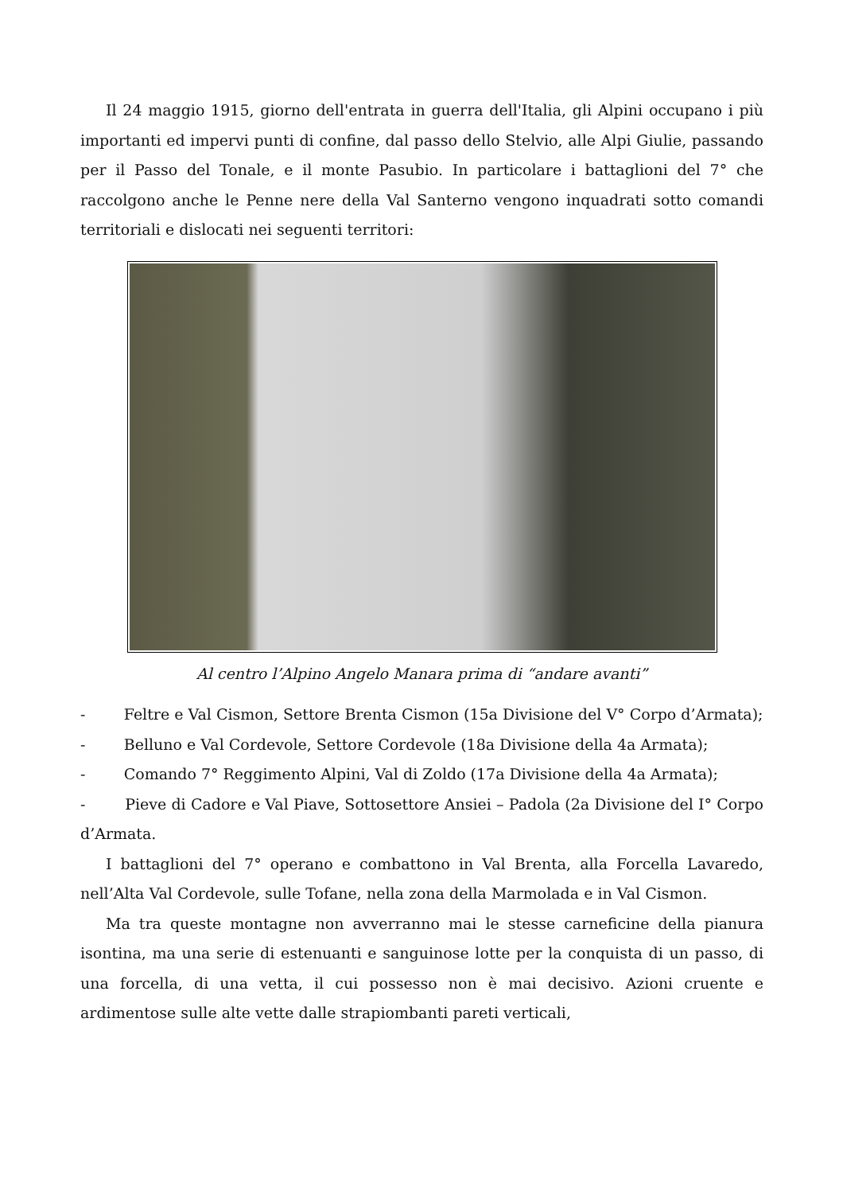Il 24 maggio 1915, giorno dell'entrata in guerra dell'Italia, gli Alpini occupano i più importanti ed impervi punti di confine, dal passo dello Stelvio, alle Alpi Giulie, passando per il Passo del Tonale, e il monte Pasubio. In particolare i battaglioni del 7° che raccolgono anche le Penne nere della Val Santerno vengono inquadrati sotto comandi territoriali e dislocati nei seguenti territori:
Al centro l’Alpino Angelo Manara prima di “andare avanti”
- Feltre e Val Cismon, Settore Brenta Cismon (15a Divisione del V° Corpo d’Armata);
- Belluno e Val Cordevole, Settore Cordevole (18a Divisione della 4a Armata);
- Comando 7° Reggimento Alpini, Val di Zoldo (17a Divisione della 4a Armata);
- Pieve di Cadore e Val Piave, Sottosettore Ansiei – Padola (2a Divisione del I° Corpo d’Armata.
I battaglioni del 7° operano e combattono in Val Brenta, alla Forcella Lavaredo, nell’Alta Val Cordevole, sulle Tofane, nella zona della Marmolada e in Val Cismon.
Ma tra queste montagne non avverranno mai le stesse carneficine della pianura isontina, ma una serie di estenuanti e sanguinose lotte per la conquista di un passo, di una forcella, di una vetta, il cui possesso non è mai decisivo. Azioni cruente e ardimentose sulle alte vette dalle strapiombanti pareti verticali,